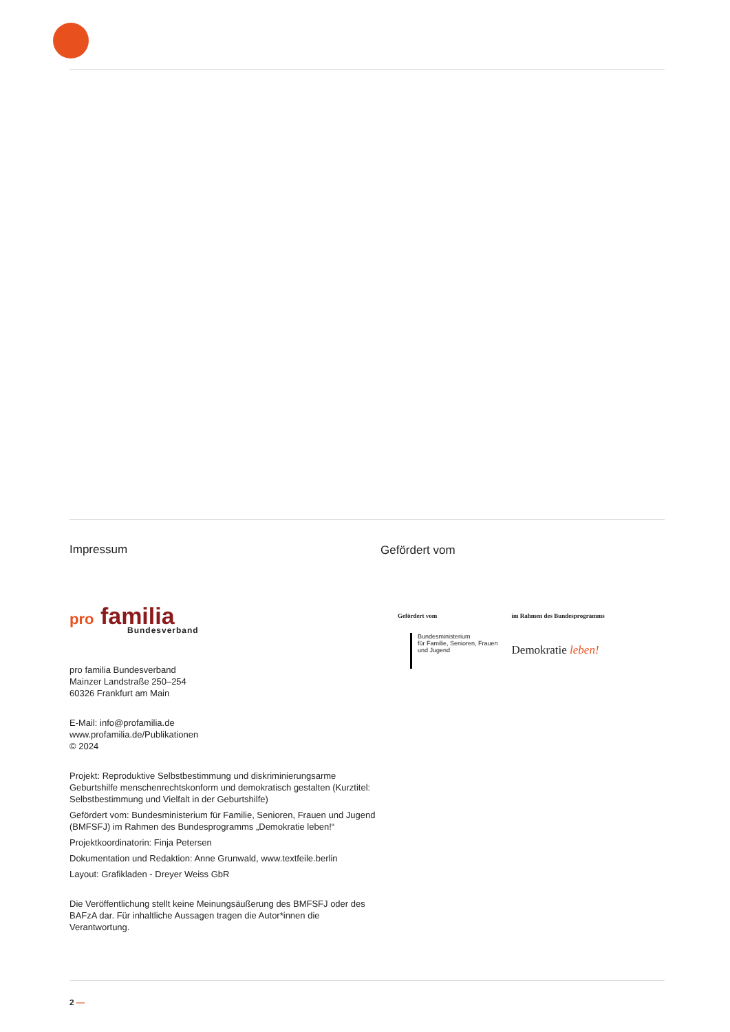Impressum
pro familia
Bundesverband
pro familia Bundesverband
Mainzer Landstraße 250–254
60326 Frankfurt am Main
E-Mail: info@profamilia.de
www.profamilia.de/Publikationen
© 2024
Projekt: Reproduktive Selbstbestimmung und diskriminierungsarme Geburtshilfe menschenrechtskonform und demokratisch gestalten (Kurztitel: Selbstbestimmung und Vielfalt in der Geburtshilfe)
Gefördert vom: Bundesministerium für Familie, Senioren, Frauen und Jugend (BMFSFJ) im Rahmen des Bundesprogramms „Demokratie leben!“
Projektkoordinatorin: Finja Petersen
Dokumentation und Redaktion: Anne Grunwald, www.textfeile.berlin
Layout: Grafikladen - Dreyer Weiss GbR
Die Veröffentlichung stellt keine Meinungsäußerung des BMFSFJ oder des BAFzA dar. Für inhaltliche Aussagen tragen die Autor*innen die Verantwortung.
Gefördert vom
Gefördert vom
Bundesministerium
für Familie, Senioren, Frauen
und Jugend
im Rahmen des Bundesprogramms
Demokratie leben!
2 —